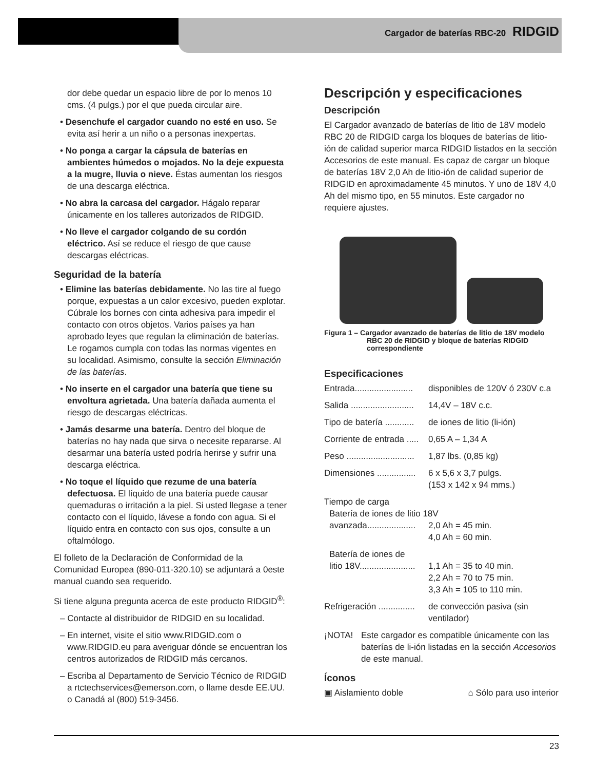Cargador de baterías RBC-20 RIDGID
dor debe quedar un espacio libre de por lo menos 10 cms. (4 pulgs.) por el que pueda circular aire.
• Desenchufe el cargador cuando no esté en uso. Se evita así herir a un niño o a personas inexpertas.
• No ponga a cargar la cápsula de baterías en ambientes húmedos o mojados. No la deje expuesta a la mugre, lluvia o nieve. Éstas aumentan los riesgos de una descarga eléctrica.
• No abra la carcasa del cargador. Hágalo reparar únicamente en los talleres autorizados de RIDGID.
• No lleve el cargador colgando de su cordón eléctrico. Así se reduce el riesgo de que cause descargas eléctricas.
Seguridad de la batería
• Elimine las baterías debidamente. No las tire al fuego porque, expuestas a un calor excesivo, pueden explotar. Cúbrale los bornes con cinta adhesiva para impedir el contacto con otros objetos. Varios países ya han aprobado leyes que regulan la eliminación de baterías. Le rogamos cumpla con todas las normas vigentes en su localidad. Asimismo, consulte la sección Eliminación de las baterías.
• No inserte en el cargador una batería que tiene su envoltura agrietada. Una batería dañada aumenta el riesgo de descargas eléctricas.
• Jamás desarme una batería. Dentro del bloque de baterías no hay nada que sirva o necesite repararse. Al desarmar una batería usted podría herirse y sufrir una descarga eléctrica.
• No toque el líquido que rezume de una batería defectuosa. El líquido de una batería puede causar quemaduras o irritación a la piel. Si usted llegase a tener contacto con el líquido, lávese a fondo con agua. Si el líquido entra en contacto con sus ojos, consulte a un oftalmólogo.
El folleto de la Declaración de Conformidad de la Comunidad Europea (890-011-320.10) se adjuntará a 0este manual cuando sea requerido.
Si tiene alguna pregunta acerca de este producto RIDGID<sup>®</sup>:
– Contacte al distribuidor de RIDGID en su localidad.
– En internet, visite el sitio www.RIDGID.com o www.RIDGID.eu para averiguar dónde se encuentran los centros autorizados de RIDGID más cercanos.
– Escriba al Departamento de Servicio Técnico de RIDGID a rtctechservices@emerson.com, o llame desde EE.UU. o Canadá al (800) 519-3456.
Descripción y especificaciones
Descripción
El Cargador avanzado de baterías de litio de 18V modelo RBC 20 de RIDGID carga los bloques de baterías de litio-ión de calidad superior marca RIDGID listados en la sección Accesorios de este manual. Es capaz de cargar un bloque de baterías 18V 2,0 Ah de litio-ión de calidad superior de RIDGID en aproximadamente 45 minutos. Y uno de 18V 4,0 Ah del mismo tipo, en 55 minutos. Este cargador no requiere ajustes.
Figura 1 – Cargador avanzado de baterías de litio de 18V modelo RBC 20 de RIDGID y bloque de baterías RIDGID correspondiente
Especificaciones
Entrada........................ disponibles de 120V ó 230V c.a
Salida .......................... 14,4V – 18V c.c.
Tipo de batería ............ de iones de litio (li-ión)
Corriente de entrada ..... 0,65 A – 1,34 A
Peso ............................ 1,87 lbs. (0,85 kg)
Dimensiones ................ 6 x 5,6 x 3,7 pulgs.
(153 x 142 x 94 mms.)
Tiempo de carga
Batería de iones de litio 18V
avanzada.................... 2,0 Ah = 45 min.
4,0 Ah = 60 min.
Batería de iones de
litio 18V....................... 1,1 Ah = 35 to 40 min.
2,2 Ah = 70 to 75 min.
3,3 Ah = 105 to 110 min.
Refrigeración ............... de convección pasiva (sin ventilador)
¡NOTA! Este cargador es compatible únicamente con las baterías de li-ión listadas en la sección Accesorios de este manual.
Íconos
▣ Aislamiento doble ⌂ Sólo para uso interior
23